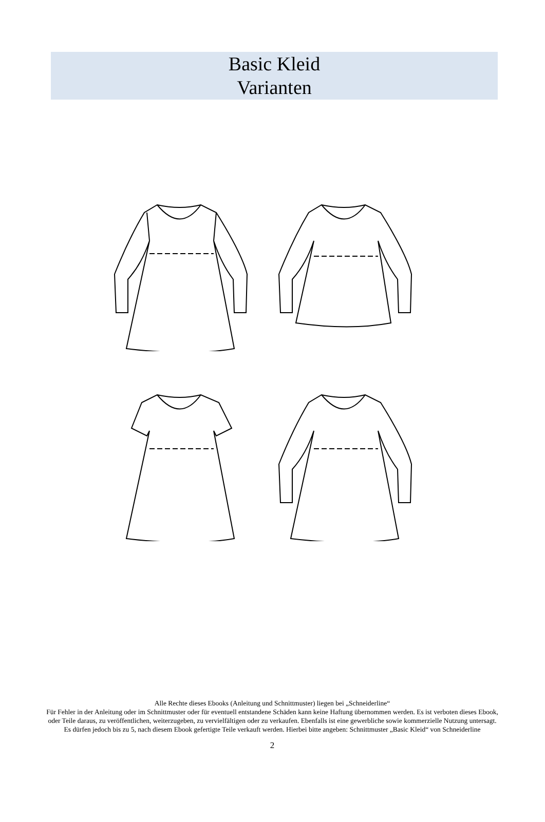Basic Kleid
Varianten
Alle Rechte dieses Ebooks (Anleitung und Schnittmuster) liegen bei „Schneiderline“
Für Fehler in der Anleitung oder im Schnittmuster oder für eventuell entstandene Schäden kann keine Haftung übernommen werden. Es ist verboten dieses Ebook, oder Teile daraus, zu veröffentlichen, weiterzugeben, zu vervielfältigen oder zu verkaufen. Ebenfalls ist eine gewerbliche sowie kommerzielle Nutzung untersagt. Es dürfen jedoch bis zu 5, nach diesem Ebook gefertigte Teile verkauft werden. Hierbei bitte angeben: Schnittmuster „Basic Kleid“ von Schneiderline
2